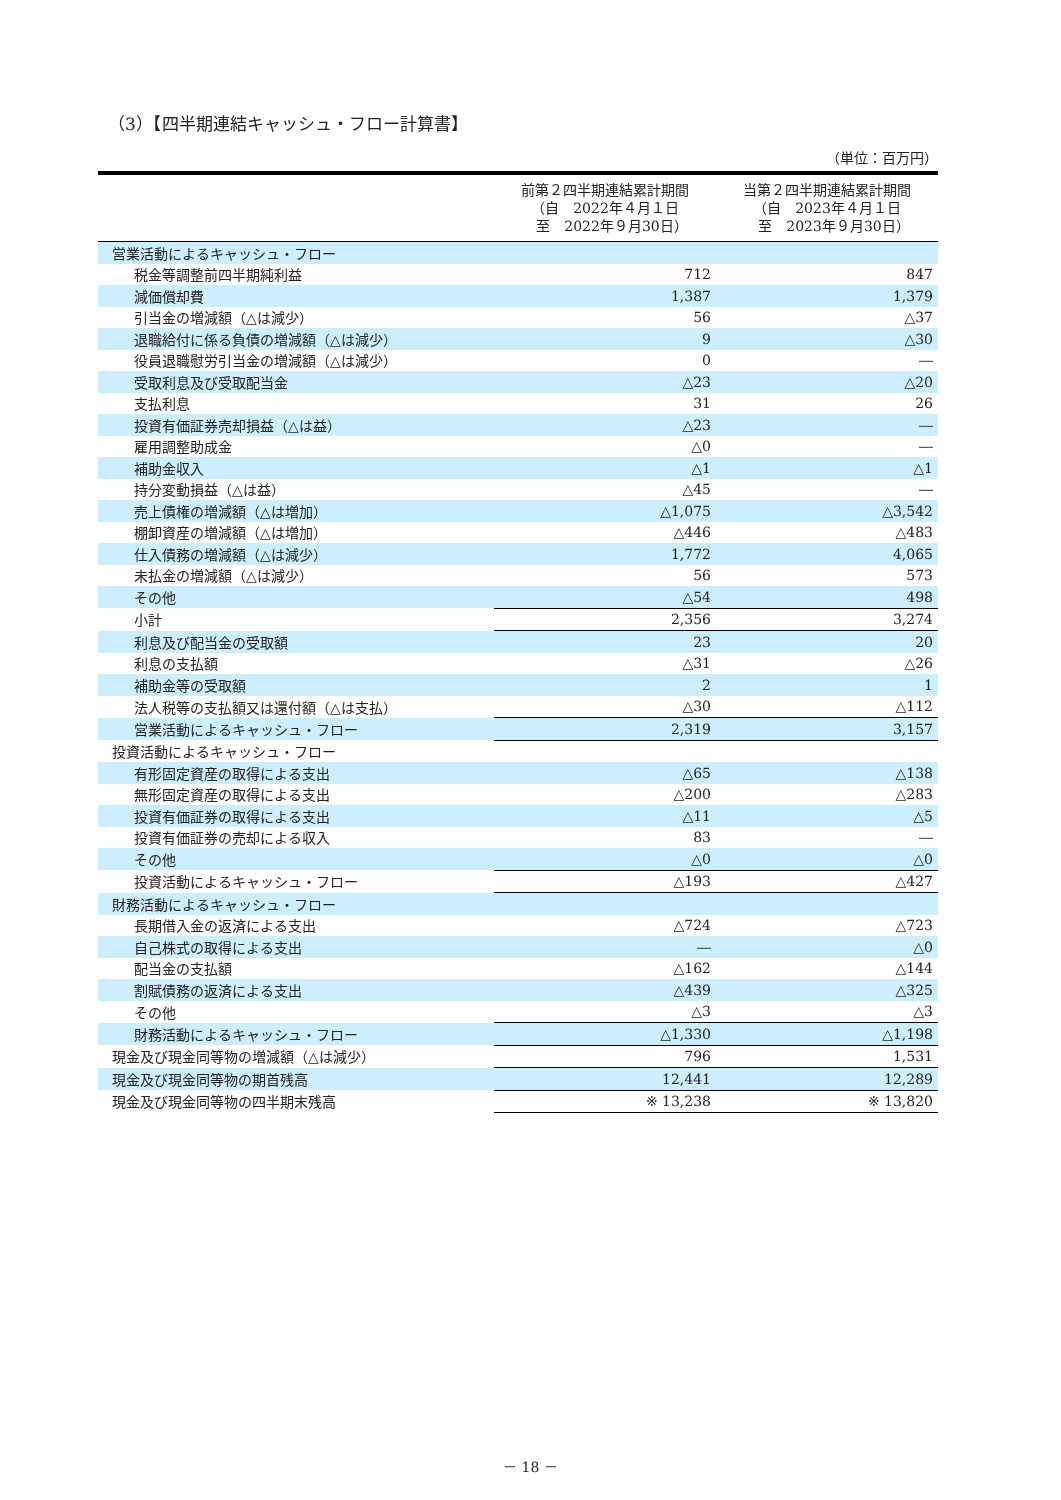（3）【四半期連結キャッシュ・フロー計算書】
（単位：百万円）
| | 前第２四半期連結累計期間 （自 2022年４月１日 至 2022年９月30日） | 当第２四半期連結累計期間 （自 2023年４月１日 至 2023年９月30日） |
| --- | --- | --- |
| 営業活動によるキャッシュ・フロー | | |
| 税金等調整前四半期純利益 | 712 | 847 |
| 減価償却費 | 1,387 | 1,379 |
| 引当金の増減額（△は減少） | 56 | △37 |
| 退職給付に係る負債の増減額（△は減少） | 9 | △30 |
| 役員退職慰労引当金の増減額（△は減少） | 0 | ― |
| 受取利息及び受取配当金 | △23 | △20 |
| 支払利息 | 31 | 26 |
| 投資有価証券売却損益（△は益） | △23 | ― |
| 雇用調整助成金 | △0 | ― |
| 補助金収入 | △1 | △1 |
| 持分変動損益（△は益） | △45 | ― |
| 売上債権の増減額（△は増加） | △1,075 | △3,542 |
| 棚卸資産の増減額（△は増加） | △446 | △483 |
| 仕入債務の増減額（△は減少） | 1,772 | 4,065 |
| 未払金の増減額（△は減少） | 56 | 573 |
| その他 | △54 | 498 |
| 小計 | 2,356 | 3,274 |
| 利息及び配当金の受取額 | 23 | 20 |
| 利息の支払額 | △31 | △26 |
| 補助金等の受取額 | 2 | 1 |
| 法人税等の支払額又は還付額（△は支払） | △30 | △112 |
| 営業活動によるキャッシュ・フロー | 2,319 | 3,157 |
| 投資活動によるキャッシュ・フロー | | |
| 有形固定資産の取得による支出 | △65 | △138 |
| 無形固定資産の取得による支出 | △200 | △283 |
| 投資有価証券の取得による支出 | △11 | △5 |
| 投資有価証券の売却による収入 | 83 | ― |
| その他 | △0 | △0 |
| 投資活動によるキャッシュ・フロー | △193 | △427 |
| 財務活動によるキャッシュ・フロー | | |
| 長期借入金の返済による支出 | △724 | △723 |
| 自己株式の取得による支出 | ― | △0 |
| 配当金の支払額 | △162 | △144 |
| 割賦債務の返済による支出 | △439 | △325 |
| その他 | △3 | △3 |
| 財務活動によるキャッシュ・フロー | △1,330 | △1,198 |
| 現金及び現金同等物の増減額（△は減少） | 796 | 1,531 |
| 現金及び現金同等物の期首残高 | 12,441 | 12,289 |
| 現金及び現金同等物の四半期末残高 | ※ 13,238 | ※ 13,820 |
－ 18 －